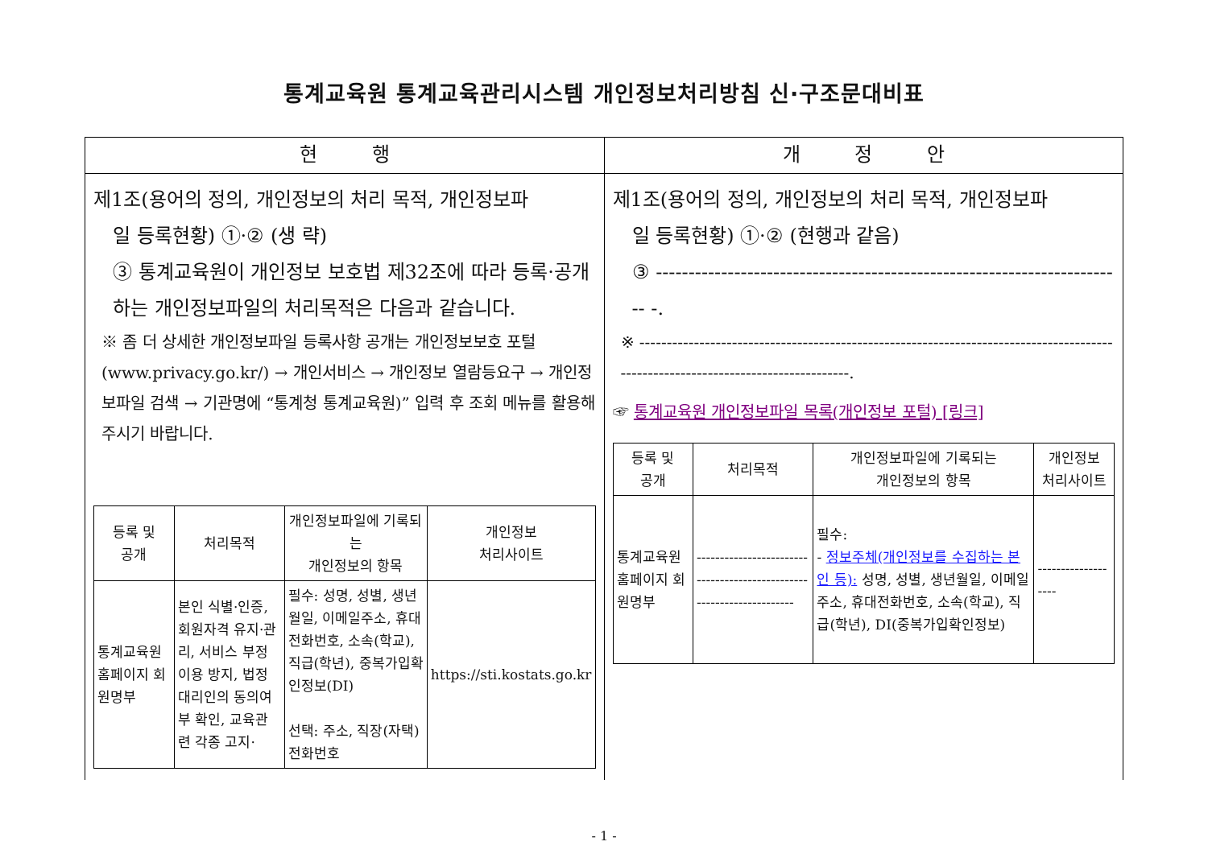통계교육원 통계교육관리시스템 개인정보처리방침 신·구조문대비표
| 현 행 | 개 정 안 |
| --- | --- |
| 제1조(용어의 정의, 개인정보의 처리 목적, 개인정보파 일 등록현황) ①·② (생 략) ③ 통계교육원이 개인정보 보호법 제32조에 따라 등록·공개하는 개인정보파일의 처리목적은 다음과 같습니다. ※ 좀 더 상세한 개인정보파일 등록사항 공개는 개인정보보호 포털(www.privacy.go.kr/) → 개인서비스 → 개인정보 열람등요구 → 개인정보파일 검색 → 기관명에 “통계청 통계교육원)” 입력 후 조회 메뉴를 활용해주시기 바랍니다. / 등록 및 공개 / 처리목적 / 개인정보파일에 기록되는 개인정보의 항목 / 개인정보 처리사이트 / / --- / --- / --- / --- / / 통계교육원 홈페이지 회원명부 / 본인 식별·인증, 회원자격 유지·관리, 서비스 부정이용 방지, 법정대리인의 동의여부 확인, 교육관련 각종 고지· / 필수: 성명, 성별, 생년월일, 이메일주소, 휴대전화번호, 소속(학교), 직급(학년), 중복가입확인정보(DI) 선택: 주소, 직장(자택)전화번호 / https://sti.kostats.go.kr / | 제1조(용어의 정의, 개인정보의 처리 목적, 개인정보파 일 등록현황) ①·② (현행과 같음) ③ ------------------------------------------------------------------------ -. ※ ---------------------------------------------------------------------------------------------------------------------------------. ☞ 통계교육원 개인정보파일 목록(개인정보 포털) [링크] / 등록 및 공개 / 처리목적 / 개인정보파일에 기록되는 개인정보의 항목 / 개인정보 처리사이트 / / --- / --- / --- / --- / / 통계교육원 홈페이지 회원명부 / --------------------------------------------------------------------- / 필수: - 정보주체(개인정보를 수집하는 본인 등): 성명, 성별, 생년월일, 이메일주소, 휴대전화번호, 소속(학교), 직급(학년), DI(중복가입확인정보) / ------------------- / |
- 1 -